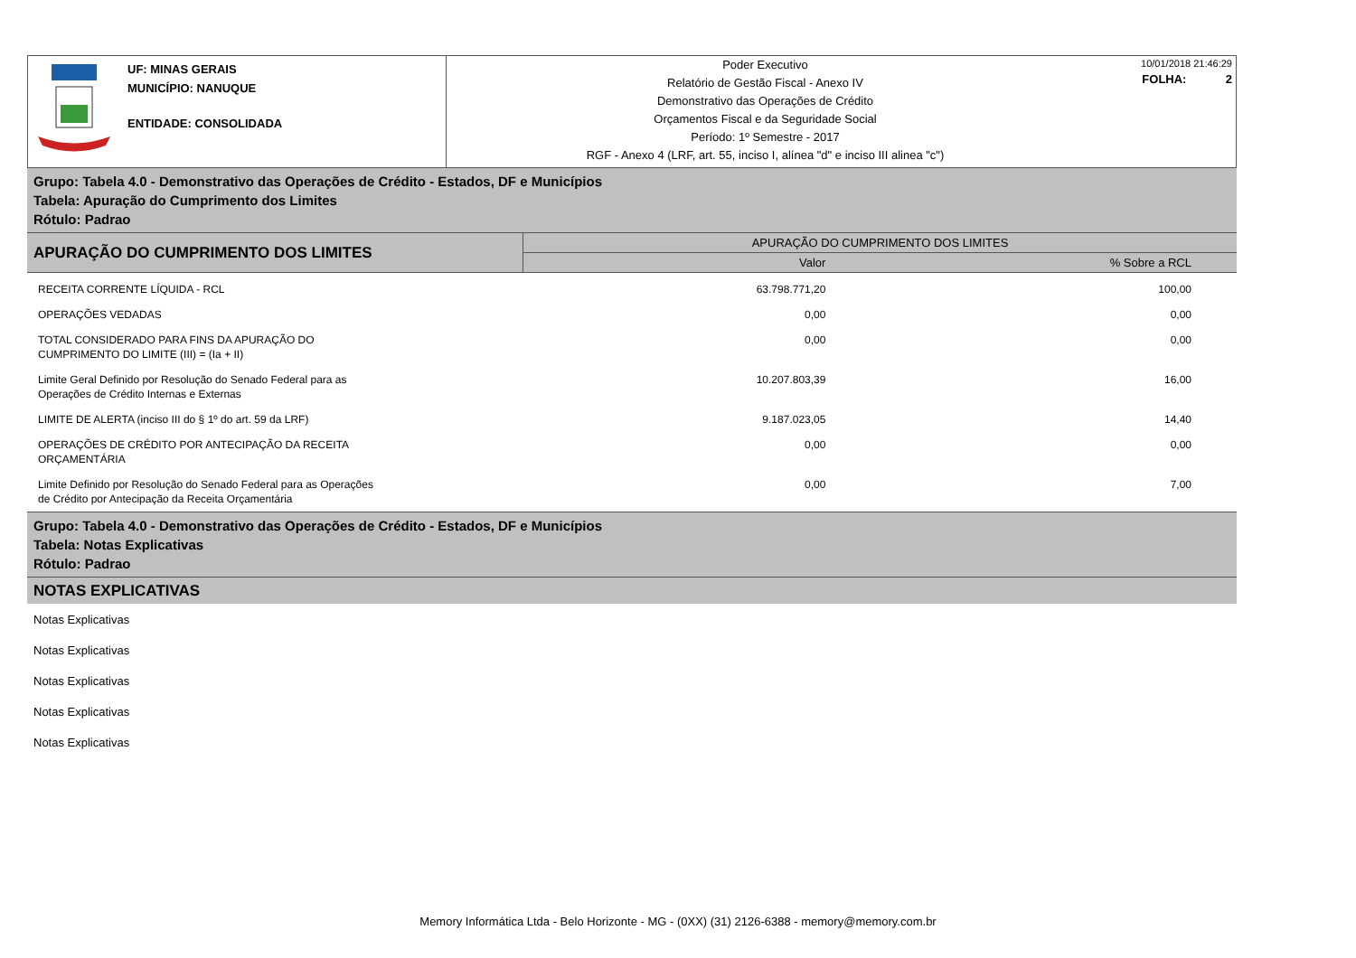UF: MINAS GERAIS
MUNICÍPIO: NANUQUE
ENTIDADE: CONSOLIDADA
Poder Executivo
Relatório de Gestão Fiscal - Anexo IV
Demonstrativo das Operações de Crédito
Orçamentos Fiscal e da Seguridade Social
Período: 1º Semestre - 2017
RGF - Anexo 4 (LRF, art. 55, inciso I, alínea "d" e inciso III alinea "c")
10/01/2018 21:46:29
FOLHA: 2
Grupo: Tabela 4.0 - Demonstrativo das Operações de Crédito - Estados, DF e Municípios
Tabela: Apuração do Cumprimento dos Limites
Rótulo: Padrao
| APURAÇÃO DO CUMPRIMENTO DOS LIMITES | APURAÇÃO DO CUMPRIMENTO DOS LIMITES | |
| --- | --- | --- |
| | Valor | % Sobre a RCL |
| RECEITA CORRENTE LÍQUIDA - RCL | 63.798.771,20 | 100,00 |
| OPERAÇÕES VEDADAS | 0,00 | 0,00 |
| TOTAL CONSIDERADO PARA FINS DA APURAÇÃO DO CUMPRIMENTO DO LIMITE (III) = (Ia + II) | 0,00 | 0,00 |
| Limite Geral Definido por Resolução do Senado Federal para as Operações de Crédito Internas e Externas | 10.207.803,39 | 16,00 |
| LIMITE DE ALERTA (inciso III do § 1º do art. 59 da LRF) | 9.187.023,05 | 14,40 |
| OPERAÇÕES DE CRÉDITO POR ANTECIPAÇÃO DA RECEITA ORÇAMENTÁRIA | 0,00 | 0,00 |
| Limite Definido por Resolução do Senado Federal para as Operações de Crédito por Antecipação da Receita Orçamentária | 0,00 | 7,00 |
Grupo: Tabela 4.0 - Demonstrativo das Operações de Crédito - Estados, DF e Municípios
Tabela: Notas Explicativas
Rótulo: Padrao
NOTAS EXPLICATIVAS
Notas Explicativas
Notas Explicativas
Notas Explicativas
Notas Explicativas
Notas Explicativas
Memory Informática Ltda - Belo Horizonte - MG - (0XX) (31) 2126-6388 - memory@memory.com.br